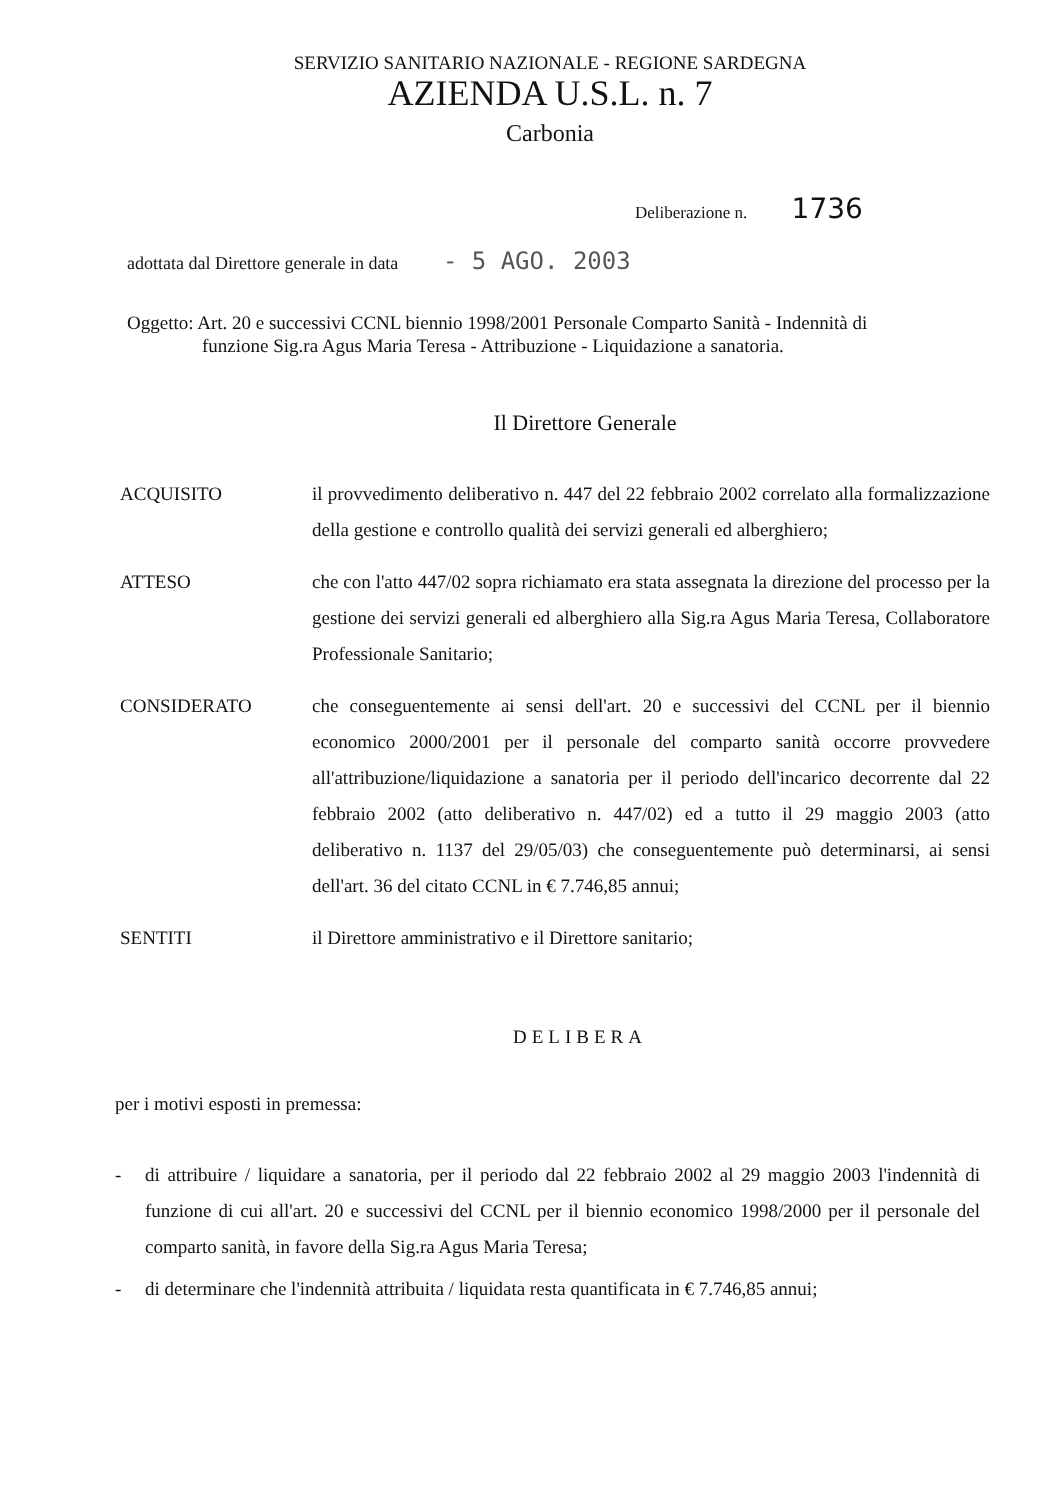SERVIZIO SANITARIO NAZIONALE - REGIONE SARDEGNA
AZIENDA U.S.L. n. 7
Carbonia
Deliberazione n. 1736
adottata dal Direttore generale in data - 5 AGO. 2003
Oggetto: Art. 20 e successivi CCNL biennio 1998/2001 Personale Comparto Sanità - Indennità di
funzione Sig.ra Agus Maria Teresa - Attribuzione - Liquidazione a sanatoria.
Il Direttore Generale
ACQUISITO il provvedimento deliberativo n. 447 del 22 febbraio 2002 correlato alla formalizzazione della gestione e controllo qualità dei servizi generali ed alberghiero;
ATTESO che con l'atto 447/02 sopra richiamato era stata assegnata la direzione del processo per la gestione dei servizi generali ed alberghiero alla Sig.ra Agus Maria Teresa, Collaboratore Professionale Sanitario;
CONSIDERATO che conseguentemente ai sensi dell'art. 20 e successivi del CCNL per il biennio economico 2000/2001 per il personale del comparto sanità occorre provvedere all'attribuzione/liquidazione a sanatoria per il periodo dell'incarico decorrente dal 22 febbraio 2002 (atto deliberativo n. 447/02) ed a tutto il 29 maggio 2003 (atto deliberativo n. 1137 del 29/05/03) che conseguentemente può determinarsi, ai sensi dell'art. 36 del citato CCNL in € 7.746,85 annui;
SENTITI il Direttore amministrativo e il Direttore sanitario;
DELIBERA
per i motivi esposti in premessa:
- di attribuire / liquidare a sanatoria, per il periodo dal 22 febbraio 2002 al 29 maggio 2003 l'indennità di funzione di cui all'art. 20 e successivi del CCNL per il biennio economico 1998/2000 per il personale del comparto sanità, in favore della Sig.ra Agus Maria Teresa;
- di determinare che l'indennità attribuita / liquidata resta quantificata in € 7.746,85 annui;